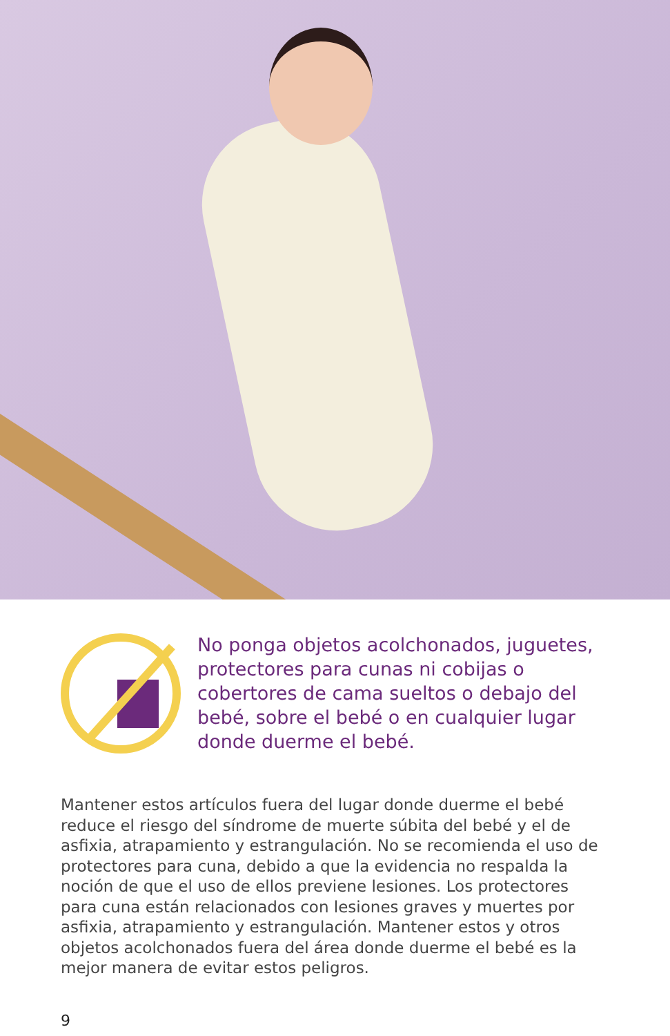No ponga objetos acolchonados, juguetes, protectores para cunas ni cobijas o cobertores de cama sueltos o debajo del bebé, sobre el bebé o en cualquier lugar donde duerme el bebé.
Mantener estos artículos fuera del lugar donde duerme el bebé reduce el riesgo del síndrome de muerte súbita del bebé y el de asfixia, atrapamiento y estrangulación. No se recomienda el uso de protectores para cuna, debido a que la evidencia no respalda la noción de que el uso de ellos previene lesiones. Los protectores para cuna están relacionados con lesiones graves y muertes por asfixia, atrapamiento y estrangulación. Mantener estos y otros objetos acolchonados fuera del área donde duerme el bebé es la mejor manera de evitar estos peligros.
9